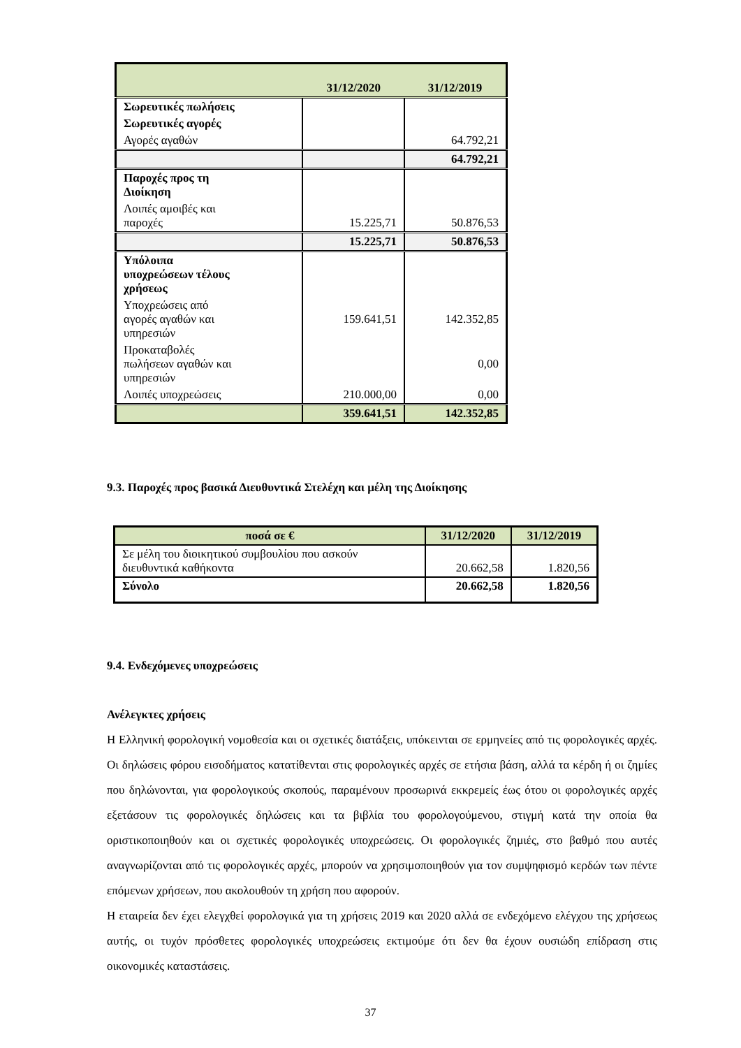| | 31/12/2020 | 31/12/2019 |
| --- | --- | --- |
| Σωρευτικές πωλήσεις | | |
| Σωρευτικές αγορές | | |
| Αγορές αγαθών | | 64.792,21 |
| | | 64.792,21 |
| Παροχές προς τη Διοίκηση | | |
| Λοιπές αμοιβές και παροχές | 15.225,71 | 50.876,53 |
| | 15.225,71 | 50.876,53 |
| Υπόλοιπα υποχρεώσεων τέλους χρήσεως | | |
| Υποχρεώσεις από αγορές αγαθών και υπηρεσιών | 159.641,51 | 142.352,85 |
| Προκαταβολές πωλήσεων αγαθών και υπηρεσιών | | 0,00 |
| Λοιπές υποχρεώσεις | 210.000,00 | 0,00 |
| | 359.641,51 | 142.352,85 |
9.3. Παροχές προς βασικά Διευθυντικά Στελέχη και μέλη της Διοίκησης
| ποσά σε € | 31/12/2020 | 31/12/2019 |
| --- | --- | --- |
| Σε μέλη του διοικητικού συμβουλίου που ασκούν διευθυντικά καθήκοντα | 20.662,58 | 1.820,56 |
| Σύνολο | 20.662,58 | 1.820,56 |
9.4. Ενδεχόμενες υποχρεώσεις
Ανέλεγκτες χρήσεις
Η Ελληνική φορολογική νομοθεσία και οι σχετικές διατάξεις, υπόκεινται σε ερμηνείες από τις φορολογικές αρχές. Οι δηλώσεις φόρου εισοδήματος κατατίθενται στις φορολογικές αρχές σε ετήσια βάση, αλλά τα κέρδη ή οι ζημίες που δηλώνονται, για φορολογικούς σκοπούς, παραμένουν προσωρινά εκκρεμείς έως ότου οι φορολογικές αρχές εξετάσουν τις φορολογικές δηλώσεις και τα βιβλία του φορολογούμενου, στιγμή κατά την οποία θα οριστικοποιηθούν και οι σχετικές φορολογικές υποχρεώσεις. Οι φορολογικές ζημιές, στο βαθμό που αυτές αναγνωρίζονται από τις φορολογικές αρχές, μπορούν να χρησιμοποιηθούν για τον συμψηφισμό κερδών των πέντε επόμενων χρήσεων, που ακολουθούν τη χρήση που αφορούν.
Η εταιρεία δεν έχει ελεγχθεί φορολογικά για τη χρήσεις 2019 και 2020 αλλά σε ενδεχόμενο ελέγχου της χρήσεως αυτής, οι τυχόν πρόσθετες φορολογικές υποχρεώσεις εκτιμούμε ότι δεν θα έχουν ουσιώδη επίδραση στις οικονομικές καταστάσεις.
37